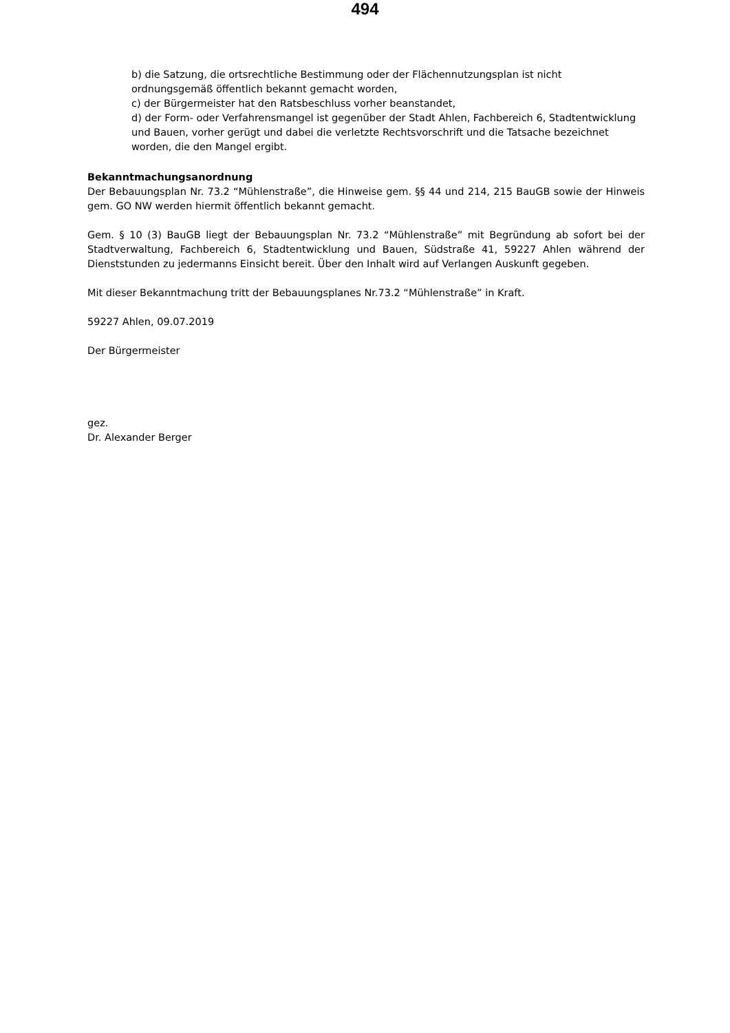494
b) die Satzung, die ortsrechtliche Bestimmung oder der Flächennutzungsplan ist nicht ordnungsgemäß öffentlich bekannt gemacht worden,
c) der Bürgermeister hat den Ratsbeschluss vorher beanstandet,
d) der Form- oder Verfahrensmangel ist gegenüber der Stadt Ahlen, Fachbereich 6, Stadtentwicklung und Bauen, vorher gerügt und dabei die verletzte Rechtsvorschrift und die Tatsache bezeichnet worden, die den Mangel ergibt.
Bekanntmachungsanordnung
Der Bebauungsplan Nr. 73.2 “Mühlenstraße”, die Hinweise gem. §§ 44 und 214, 215 BauGB sowie der Hinweis gem. GO NW werden hiermit öffentlich bekannt gemacht.
Gem. § 10 (3) BauGB liegt der Bebauungsplan Nr. 73.2 “Mühlenstraße” mit Begründung ab sofort bei der Stadtverwaltung, Fachbereich 6, Stadtentwicklung und Bauen, Südstraße 41, 59227 Ahlen während der Dienststunden zu jedermanns Einsicht bereit. Über den Inhalt wird auf Verlangen Auskunft gegeben.
Mit dieser Bekanntmachung tritt der Bebauungsplanes Nr.73.2 “Mühlenstraße” in Kraft.
59227 Ahlen, 09.07.2019
Der Bürgermeister
gez.
Dr. Alexander Berger